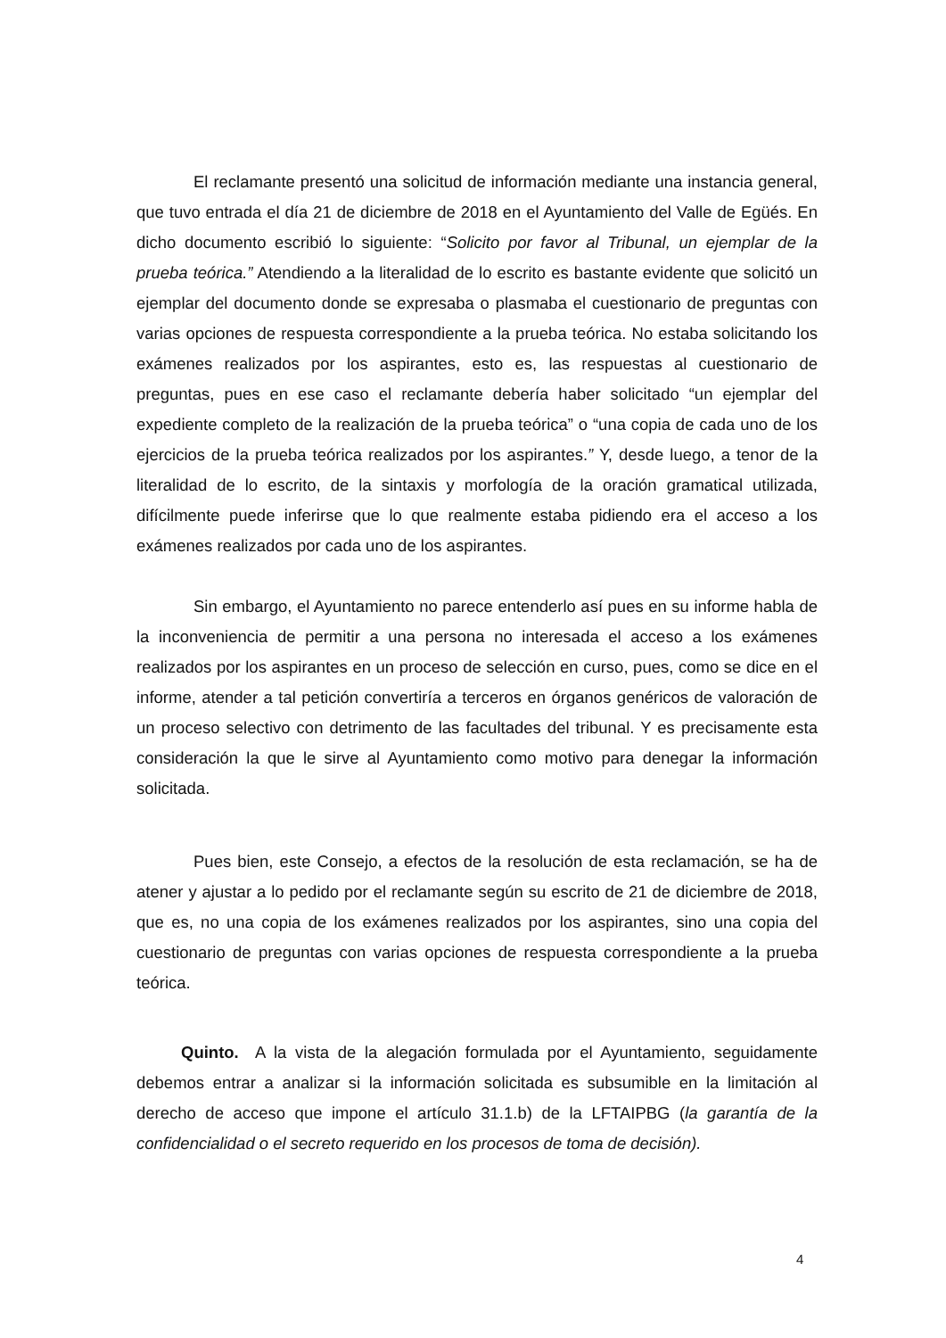El reclamante presentó una solicitud de información mediante una instancia general, que tuvo entrada el día 21 de diciembre de 2018 en el Ayuntamiento del Valle de Egüés. En dicho documento escribió lo siguiente: “Solicito por favor al Tribunal, un ejemplar de la prueba teórica.” Atendiendo a la literalidad de lo escrito es bastante evidente que solicitó un ejemplar del documento donde se expresaba o plasmaba el cuestionario de preguntas con varias opciones de respuesta correspondiente a la prueba teórica. No estaba solicitando los exámenes realizados por los aspirantes, esto es, las respuestas al cuestionario de preguntas, pues en ese caso el reclamante debería haber solicitado “un ejemplar del expediente completo de la realización de la prueba teórica” o “una copia de cada uno de los ejercicios de la prueba teórica realizados por los aspirantes.” Y, desde luego, a tenor de la literalidad de lo escrito, de la sintaxis y morfología de la oración gramatical utilizada, difícilmente puede inferirse que lo que realmente estaba pidiendo era el acceso a los exámenes realizados por cada uno de los aspirantes.
Sin embargo, el Ayuntamiento no parece entenderlo así pues en su informe habla de la inconveniencia de permitir a una persona no interesada el acceso a los exámenes realizados por los aspirantes en un proceso de selección en curso, pues, como se dice en el informe, atender a tal petición convertiría a terceros en órganos genéricos de valoración de un proceso selectivo con detrimento de las facultades del tribunal. Y es precisamente esta consideración la que le sirve al Ayuntamiento como motivo para denegar la información solicitada.
Pues bien, este Consejo, a efectos de la resolución de esta reclamación, se ha de atener y ajustar a lo pedido por el reclamante según su escrito de 21 de diciembre de 2018, que es, no una copia de los exámenes realizados por los aspirantes, sino una copia del cuestionario de preguntas con varias opciones de respuesta correspondiente a la prueba teórica.
Quinto. A la vista de la alegación formulada por el Ayuntamiento, seguidamente debemos entrar a analizar si la información solicitada es subsumible en la limitación al derecho de acceso que impone el artículo 31.1.b) de la LFTAIPBG (la garantía de la confidencialidad o el secreto requerido en los procesos de toma de decisión).
4